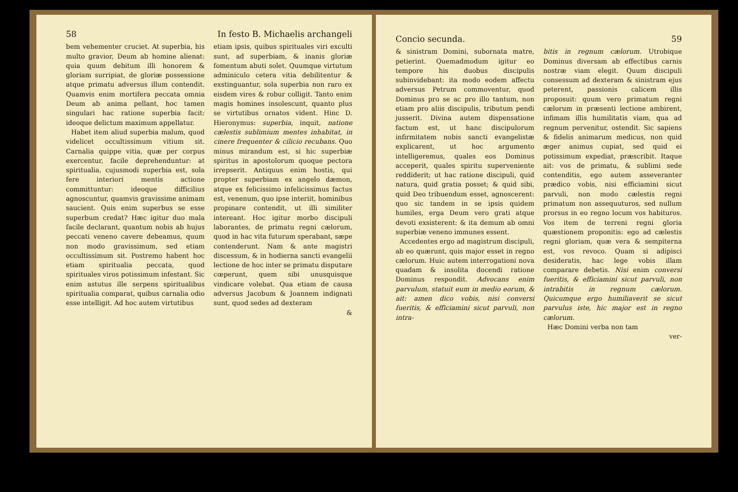58 In festo B. Michaelis archangeli
bem vehementer cruciet. At superbia, his multo gravior, Deum ab homine alienat: quia quum debitum illi honorem & gloriam surripiat, de gloriæ possessione atque primatu adversus illum contendit. Quamvis enim mortifera peccata omnia Deum ab anima pellant, hoc tamen singulari hac ratione superbia facit: ideoque delictum maximum appellatur.
Habet item aliud superbia malum, quod videlicet occultissimum vitium sit. Carnalia quippe vitia, quæ per corpus exercentur, facile deprehenduntur: at spiritualia, cujusmodi superbia est, sola fere interiori mentis actione committuntur: ideoque difficilius agnoscuntur, quamvis gravissime animam saucient. Quis enim superbus se esse superbum credat? Hæc igitur duo mala facile declarant, quantum nobis ab hujus peccati veneno cavere debeamus, quum non modo gravissimum, sed etiam occultissimum sit. Postremo habent hoc etiam spiritualia peccata, quod spirituales viros potissimum infestant. Sic enim astutus ille serpens spiritualibus spiritualia comparat, quibus carnalia odio esse intelligit. Ad hoc autem virtutibus
etiam ipsis, quibus spirituales viri exculti sunt, ad superbiam, & inanis gloriæ fomentum abuti solet. Quumque virtutum adminiculo cetera vitia debilitentur & exstinguantur, sola superbia non raro ex eisdem vires & robur colligit. Tanto enim magis homines insolescunt, quanto plus se virtutibus ornatos vident. Hinc D. Hieronymus: superbia, inquit, natione cælestis sublimium mentes inhabitat, in cinere frequenter & cilicio recubans. Quo minus mirandum est, si hic superbiæ spiritus in apostolorum quoque pectora irrepserit. Antiquus enim hostis, qui propter superbiam ex angelo dæmon, atque ex felicissimo infelicissimus factus est, venenum, quo ipse interiit, hominibus propinare contendit, ut illi similiter intereant. Hoc igitur morbo discipuli laborantes, de primatu regni cælorum, quod in hac vita futurum sperabant, sæpe contenderunt. Nam & ante magistri discessum, & in hodierna sancti evangelii lectione de hoc inter se primatu disputare cœperunt, quem sibi unusquisque vindicare volebat. Qua etiam de causa adversus Jacobum & Joannem indignati sunt, quod sedes ad dexteram
&
Concio secunda. 59
& sinistram Domini, subornata matre, petierint. Quemadmodum igitur eo tempore his duobus discipulis subinvidebant: ita modo eodem affectu adversus Petrum commoventur, quod Dominus pro se ac pro illo tantum, non etiam pro aliis discipulis, tributum pendi jusserit. Divina autem dispensatione factum est, ut hanc discipulorum infirmitatem nobis sancti evangelistæ explicarent, ut hoc argumento intelligeremus, quales eos Dominus acceperit, quales spiritu superveniente reddiderit; ut hac ratione discipuli, quid natura, quid gratia posset; & quid sibi, quid Deo tribuendum esset, agnoscerent: quo sic tandem in se ipsis quidem humiles, erga Deum vero grati atque devoti exsisterent: & ita demum ab omni superbiæ veneno immunes essent.
Accedentes ergo ad magistrum discipuli, ab eo quærunt, quis major esset in regno cælorum. Huic autem interrogationi nova quadam & insolita docendi ratione Dominus respondit. Advocans enim parvulum, statuit eum in medio eorum, & ait: amen dico vobis, nisi conversi fueritis, & efficiamini sicut parvuli, non intra-
bitis in regnum cælorum. Utrobique Dominus diversam ab effectibus carnis nostræ viam elegit. Quum discipuli consessum ad dexteram & sinistram ejus peterent, passionis calicem illis proposuit: quum vero primatum regni cælorum in præsenti lectione ambirent, infimam illis humilitatis viam, qua ad regnum pervenitur, ostendit. Sic sapiens & fidelis animarum medicus, non quid æger animus cupiat, sed quid ei potissimum expediat, præscribit. Itaque ait: vos de primatu, & sublimi sede contenditis, ego autem asseveranter prædico vobis, nisi efficiamini sicut parvuli, non modo cælestis regni primatum non assequuturos, sed nullum prorsus in eo regno locum vos habituros. Vos item de terreni regni gloria quæstionem proponitis: ego ad cælestis regni gloriam, quæ vera & sempiterna est, vos revoco. Quam si adipisci desideratis, hac lege vobis illam comparare debetis. Nisi enim conversi fueritis, & efficiamini sicut parvuli, non intrabitis in regnum cælorum. Quicumque ergo humiliaverit se sicut parvulus iste, hic major est in regno cælorum.
Hæc Domini verba non tam
ver-